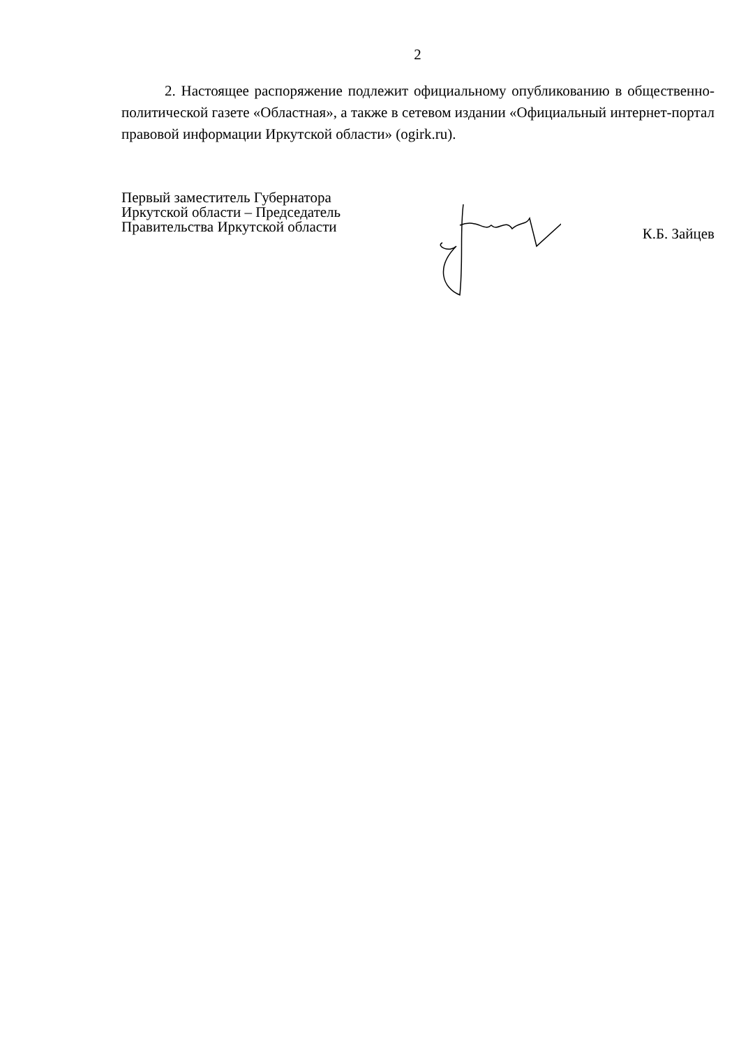2
2. Настоящее распоряжение подлежит официальному опубликованию в общественно-политической газете «Областная», а также в сетевом издании «Официальный интернет-портал правовой информации Иркутской области» (ogirk.ru).
Первый заместитель Губернатора
Иркутской области – Председатель
Правительства Иркутской области
К.Б. Зайцев